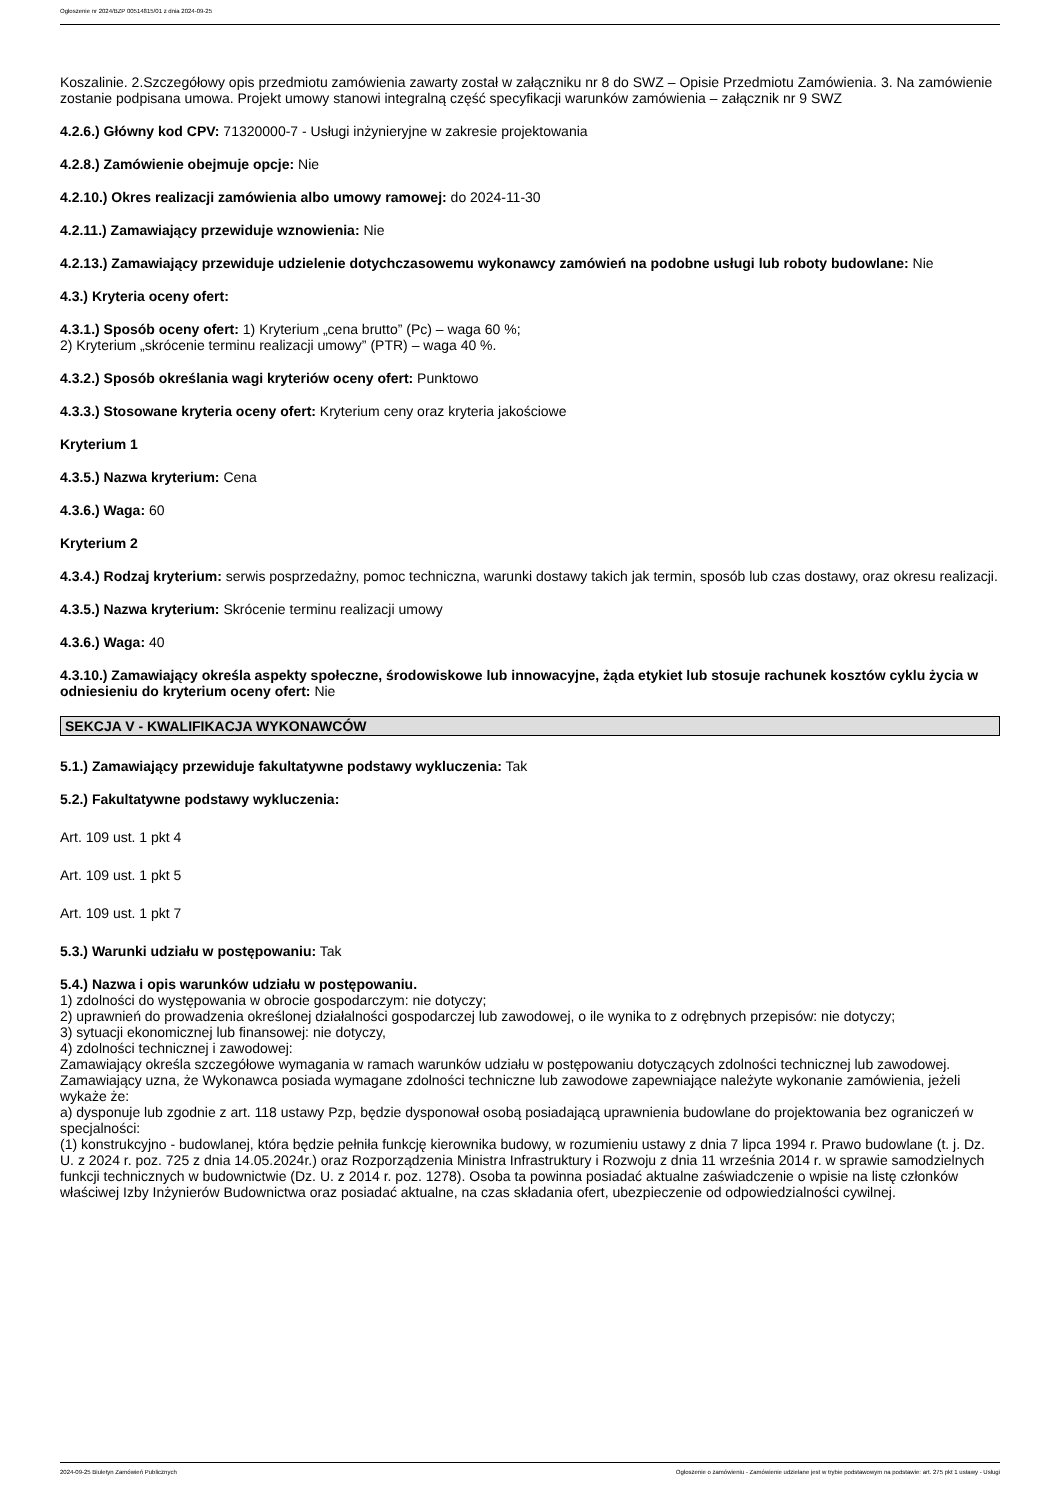Ogłoszenie nr 2024/BZP 00514815/01 z dnia 2024-09-25
Koszalinie. 2.Szczegółowy opis przedmiotu zamówienia zawarty został w załączniku nr 8 do SWZ – Opisie Przedmiotu Zamówienia. 3. Na zamówienie zostanie podpisana umowa. Projekt umowy stanowi integralną część specyfikacji warunków zamówienia – załącznik nr 9 SWZ
4.2.6.) Główny kod CPV: 71320000-7 - Usługi inżynieryjne w zakresie projektowania
4.2.8.) Zamówienie obejmuje opcje: Nie
4.2.10.) Okres realizacji zamówienia albo umowy ramowej: do 2024-11-30
4.2.11.) Zamawiający przewiduje wznowienia: Nie
4.2.13.) Zamawiający przewiduje udzielenie dotychczasowemu wykonawcy zamówień na podobne usługi lub roboty budowlane: Nie
4.3.) Kryteria oceny ofert:
4.3.1.) Sposób oceny ofert: 1) Kryterium „cena brutto” (Pc) – waga 60 %;
2) Kryterium „skrócenie terminu realizacji umowy” (PTR) – waga 40 %.
4.3.2.) Sposób określania wagi kryteriów oceny ofert: Punktowo
4.3.3.) Stosowane kryteria oceny ofert: Kryterium ceny oraz kryteria jakościowe
Kryterium 1
4.3.5.) Nazwa kryterium: Cena
4.3.6.) Waga: 60
Kryterium 2
4.3.4.) Rodzaj kryterium: serwis posprzedażny, pomoc techniczna, warunki dostawy takich jak termin, sposób lub czas dostawy, oraz okresu realizacji.
4.3.5.) Nazwa kryterium: Skrócenie terminu realizacji umowy
4.3.6.) Waga: 40
4.3.10.) Zamawiający określa aspekty społeczne, środowiskowe lub innowacyjne, żąda etykiet lub stosuje rachunek kosztów cyklu życia w odniesieniu do kryterium oceny ofert: Nie
SEKCJA V - KWALIFIKACJA WYKONAWCÓW
5.1.) Zamawiający przewiduje fakultatywne podstawy wykluczenia: Tak
5.2.) Fakultatywne podstawy wykluczenia:
Art. 109 ust. 1 pkt 4
Art. 109 ust. 1 pkt 5
Art. 109 ust. 1 pkt 7
5.3.) Warunki udziału w postępowaniu: Tak
5.4.) Nazwa i opis warunków udziału w postępowaniu.
1) zdolności do występowania w obrocie gospodarczym: nie dotyczy;
2) uprawnień do prowadzenia określonej działalności gospodarczej lub zawodowej, o ile wynika to z odrębnych przepisów: nie dotyczy;
3) sytuacji ekonomicznej lub finansowej: nie dotyczy,
4) zdolności technicznej i zawodowej:
Zamawiający określa szczegółowe wymagania w ramach warunków udziału w postępowaniu dotyczących zdolności technicznej lub zawodowej.
Zamawiający uzna, że Wykonawca posiada wymagane zdolności techniczne lub zawodowe zapewniające należyte wykonanie zamówienia, jeżeli wykaże że:
a) dysponuje lub zgodnie z art. 118 ustawy Pzp, będzie dysponował osobą posiadającą uprawnienia budowlane do projektowania bez ograniczeń w specjalności:
(1) konstrukcyjno - budowlanej, która będzie pełniła funkcję kierownika budowy, w rozumieniu ustawy z dnia 7 lipca 1994 r. Prawo budowlane (t. j. Dz. U. z 2024 r. poz. 725 z dnia 14.05.2024r.) oraz Rozporządzenia Ministra Infrastruktury i Rozwoju z dnia 11 września 2014 r. w sprawie samodzielnych funkcji technicznych w budownictwie (Dz. U. z 2014 r. poz. 1278). Osoba ta powinna posiadać aktualne zaświadczenie o wpisie na listę członków właściwej Izby Inżynierów Budownictwa oraz posiadać aktualne, na czas składania ofert, ubezpieczenie od odpowiedzialności cywilnej.
2024-09-25 Biuletyn Zamówień Publicznych Ogłoszenie o zamówieniu - Zamówienie udzielane jest w trybie podstawowym na podstawie: art. 275 pkt 1 ustawy - Usługi